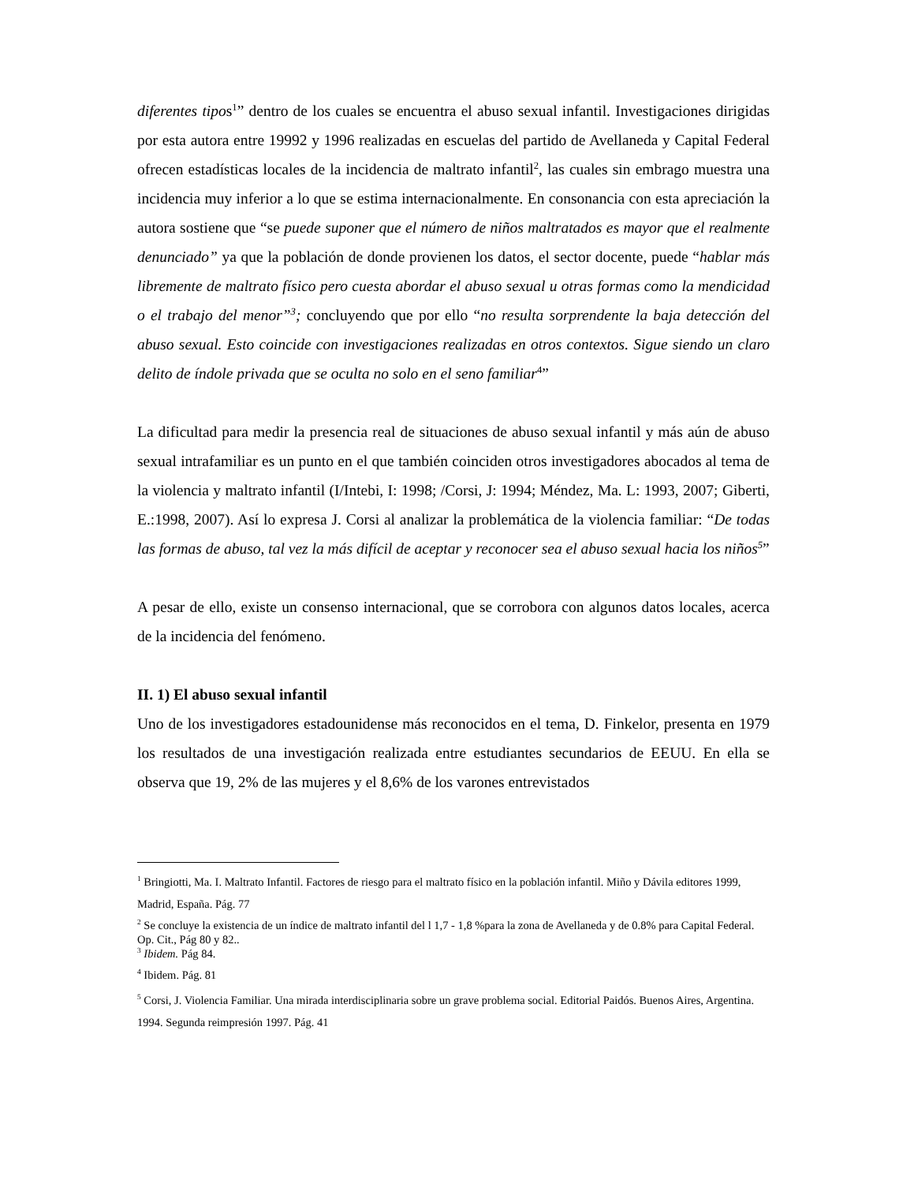diferentes tipos<sup>1</sup>” dentro de los cuales se encuentra el abuso sexual infantil. Investigaciones dirigidas por esta autora entre 19992 y 1996 realizadas en escuelas del partido de Avellaneda y Capital Federal ofrecen estadísticas locales de la incidencia de maltrato infantil<sup>2</sup>, las cuales sin embrago muestra una incidencia muy inferior a lo que se estima internacionalmente. En consonancia con esta apreciación la autora sostiene que “se puede suponer que el número de niños maltratados es mayor que el realmente denunciado” ya que la población de donde provienen los datos, el sector docente, puede “hablar más libremente de maltrato físico pero cuesta abordar el abuso sexual u otras formas como la mendicidad o el trabajo del menor”<sup>3</sup>; concluyendo que por ello “no resulta sorprendente la baja detección del abuso sexual. Esto coincide con investigaciones realizadas en otros contextos. Sigue siendo un claro delito de índole privada que se oculta no solo en el seno familiar<sup>4</sup>”
La dificultad para medir la presencia real de situaciones de abuso sexual infantil y más aún de abuso sexual intrafamiliar es un punto en el que también coinciden otros investigadores abocados al tema de la violencia y maltrato infantil (I/Intebi, I: 1998; /Corsi, J: 1994; Méndez, Ma. L: 1993, 2007; Giberti, E.:1998, 2007). Así lo expresa J. Corsi al analizar la problemática de la violencia familiar: “De todas las formas de abuso, tal vez la más difícil de aceptar y reconocer sea el abuso sexual hacia los niños<sup>5</sup>”
A pesar de ello, existe un consenso internacional, que se corrobora con algunos datos locales, acerca de la incidencia del fenómeno.
II. 1) El abuso sexual infantil
Uno de los investigadores estadounidense más reconocidos en el tema, D. Finkelor, presenta en 1979 los resultados de una investigación realizada entre estudiantes secundarios de EEUU. En ella se observa que 19, 2% de las mujeres y el 8,6% de los varones entrevistados
<sup>1</sup> Bringiotti, Ma. I. Maltrato Infantil. Factores de riesgo para el maltrato físico en la población infantil. Miño y Dávila editores 1999, Madrid, España. Pág. 77
<sup>2</sup> Se concluye la existencia de un índice de maltrato infantil del l 1,7 - 1,8 %para la zona de Avellaneda y de 0.8% para Capital Federal. Op. Cit., Pág 80 y 82..
<sup>3</sup> Ibidem. Pág 84.
<sup>4</sup> Ibidem. Pág. 81
<sup>5</sup> Corsi, J. Violencia Familiar. Una mirada interdisciplinaria sobre un grave problema social. Editorial Paidós. Buenos Aires, Argentina. 1994. Segunda reimpresión 1997. Pág. 41